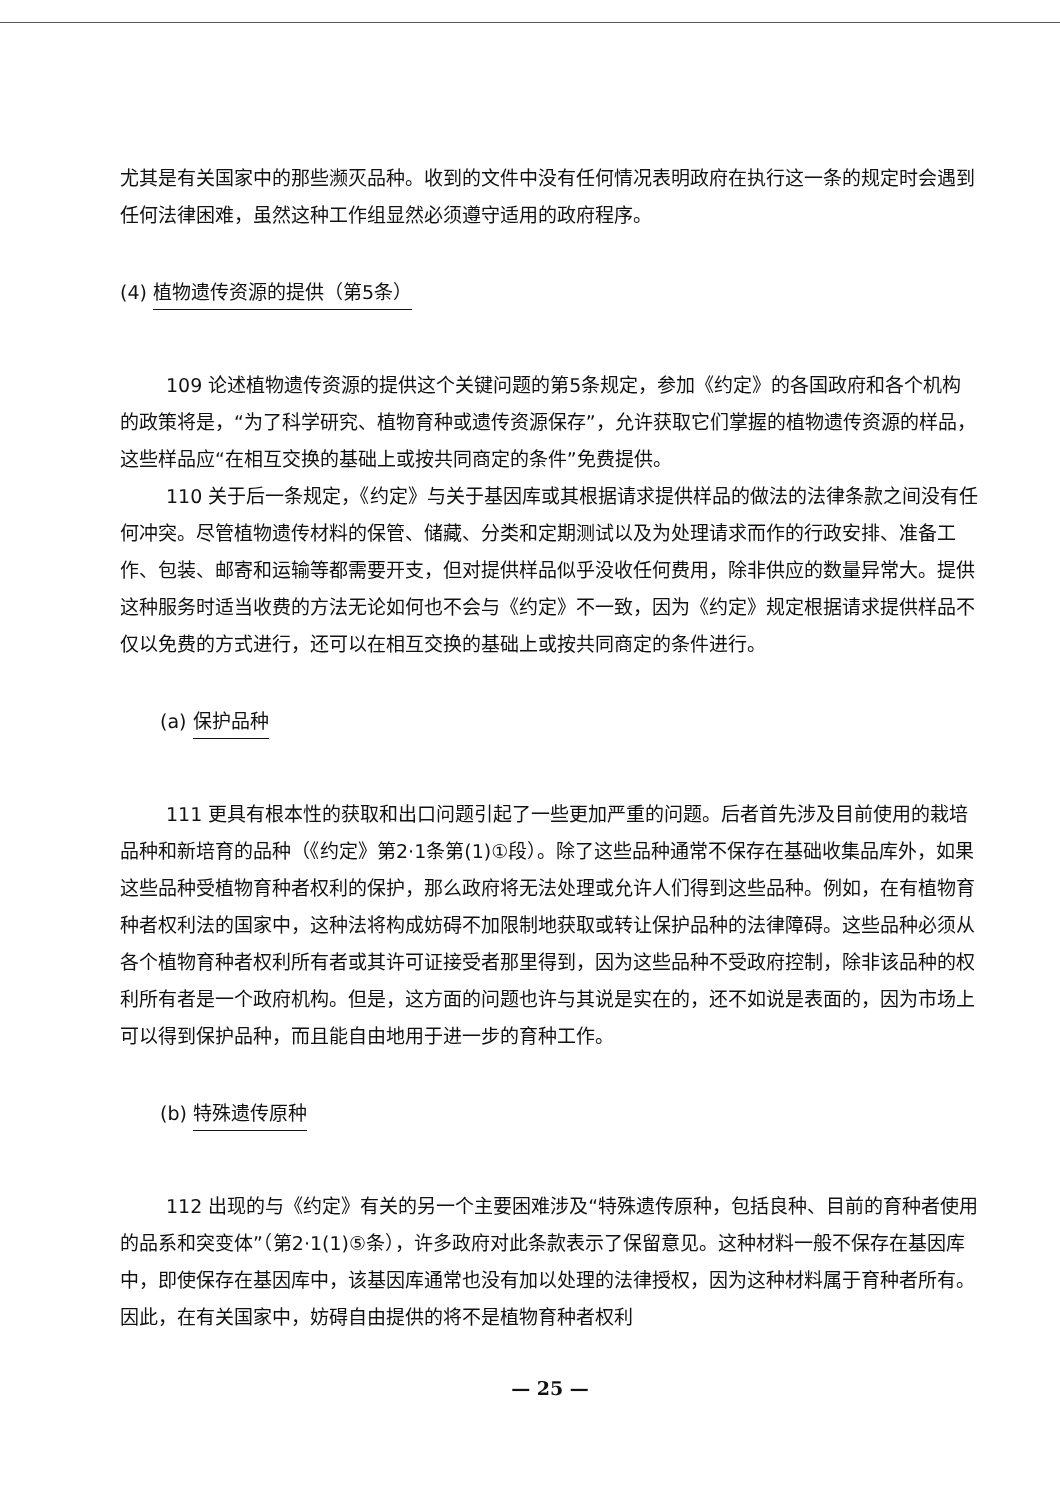尤其是有关国家中的那些濒灭品种。收到的文件中没有任何情况表明政府在执行这一条的规定时会遇到任何法律困难，虽然这种工作组显然必须遵守适用的政府程序。
(4) 植物遗传资源的提供（第5条）
109 论述植物遗传资源的提供这个关键问题的第5条规定，参加《约定》的各国政府和各个机构的政策将是，“为了科学研究、植物育种或遗传资源保存”，允许获取它们掌握的植物遗传资源的样品，这些样品应“在相互交换的基础上或按共同商定的条件”免费提供。
110 关于后一条规定，《约定》与关于基因库或其根据请求提供样品的做法的法律条款之间没有任何冲突。尽管植物遗传材料的保管、储藏、分类和定期测试以及为处理请求而作的行政安排、准备工作、包装、邮寄和运输等都需要开支，但对提供样品似乎没收任何费用，除非供应的数量异常大。提供这种服务时适当收费的方法无论如何也不会与《约定》不一致，因为《约定》规定根据请求提供样品不仅以免费的方式进行，还可以在相互交换的基础上或按共同商定的条件进行。
(a) 保护品种
111 更具有根本性的获取和出口问题引起了一些更加严重的问题。后者首先涉及目前使用的栽培品种和新培育的品种（《约定》第2·1条第(1)①段）。除了这些品种通常不保存在基础收集品库外，如果这些品种受植物育种者权利的保护，那么政府将无法处理或允许人们得到这些品种。例如，在有植物育种者权利法的国家中，这种法将构成妨碍不加限制地获取或转让保护品种的法律障碍。这些品种必须从各个植物育种者权利所有者或其许可证接受者那里得到，因为这些品种不受政府控制，除非该品种的权利所有者是一个政府机构。但是，这方面的问题也许与其说是实在的，还不如说是表面的，因为市场上可以得到保护品种，而且能自由地用于进一步的育种工作。
(b) 特殊遗传原种
112 出现的与《约定》有关的另一个主要困难涉及“特殊遗传原种，包括良种、目前的育种者使用的品系和突变体”（第2·1(1)⑤条），许多政府对此条款表示了保留意见。这种材料一般不保存在基因库中，即使保存在基因库中，该基因库通常也没有加以处理的法律授权，因为这种材料属于育种者所有。因此，在有关国家中，妨碍自由提供的将不是植物育种者权利
— 25 —